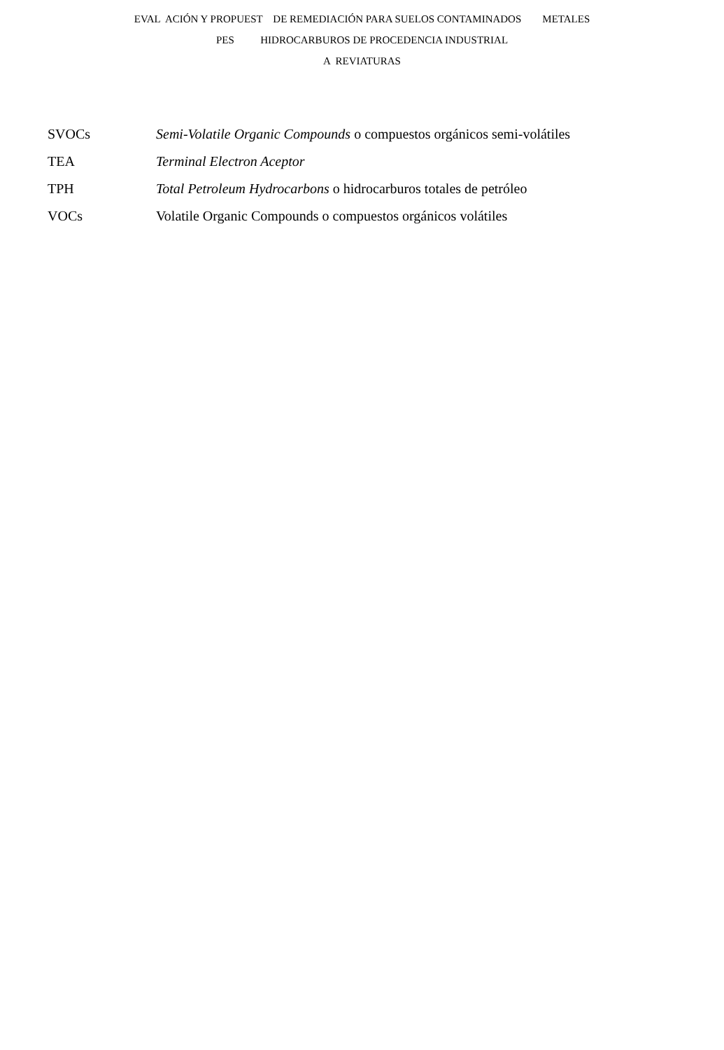EVAL ACIÓN Y PROPUEST DE REMEDIACIÓN PARA SUELOS CONTAMINADOS METALES
PES HIDROCARBUROS DE PROCEDENCIA INDUSTRIAL
A REVIATURAS
| SVOCs | Semi-Volatile Organic Compounds o compuestos orgánicos semi-volátiles |
| TEA | Terminal Electron Aceptor |
| TPH | Total Petroleum Hydrocarbons o hidrocarburos totales de petróleo |
| VOCs | Volatile Organic Compounds o compuestos orgánicos volátiles |